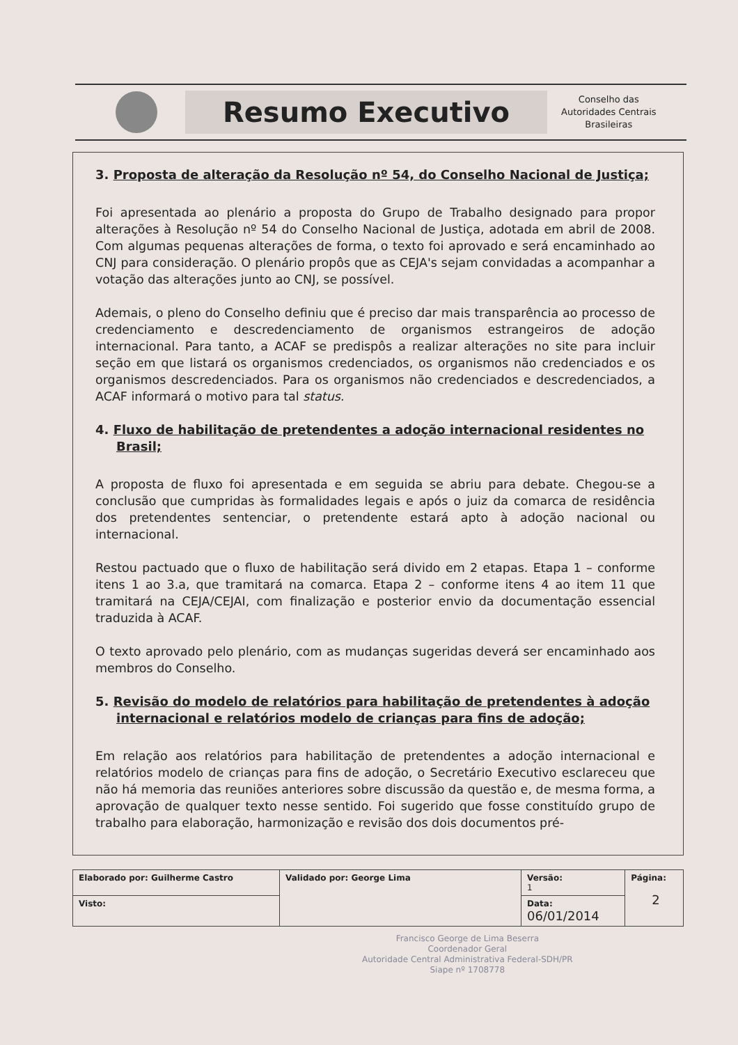Resumo Executivo
Conselho das
Autoridades Centrais
Brasileiras
3. Proposta de alteração da Resolução nº 54, do Conselho Nacional de Justiça;
Foi apresentada ao plenário a proposta do Grupo de Trabalho designado para propor alterações à Resolução nº 54 do Conselho Nacional de Justiça, adotada em abril de 2008. Com algumas pequenas alterações de forma, o texto foi aprovado e será encaminhado ao CNJ para consideração. O plenário propôs que as CEJA's sejam convidadas a acompanhar a votação das alterações junto ao CNJ, se possível.
Ademais, o pleno do Conselho definiu que é preciso dar mais transparência ao processo de credenciamento e descredenciamento de organismos estrangeiros de adoção internacional. Para tanto, a ACAF se predispôs a realizar alterações no site para incluir seção em que listará os organismos credenciados, os organismos não credenciados e os organismos descredenciados. Para os organismos não credenciados e descredenciados, a ACAF informará o motivo para tal status.
4. Fluxo de habilitação de pretendentes a adoção internacional residentes no Brasil;
A proposta de fluxo foi apresentada e em seguida se abriu para debate. Chegou-se a conclusão que cumpridas às formalidades legais e após o juiz da comarca de residência dos pretendentes sentenciar, o pretendente estará apto à adoção nacional ou internacional.
Restou pactuado que o fluxo de habilitação será divido em 2 etapas. Etapa 1 – conforme itens 1 ao 3.a, que tramitará na comarca. Etapa 2 – conforme itens 4 ao item 11 que tramitará na CEJA/CEJAI, com finalização e posterior envio da documentação essencial traduzida à ACAF.
O texto aprovado pelo plenário, com as mudanças sugeridas deverá ser encaminhado aos membros do Conselho.
5. Revisão do modelo de relatórios para habilitação de pretendentes à adoção internacional e relatórios modelo de crianças para fins de adoção;
Em relação aos relatórios para habilitação de pretendentes a adoção internacional e relatórios modelo de crianças para fins de adoção, o Secretário Executivo esclareceu que não há memoria das reuniões anteriores sobre discussão da questão e, de mesma forma, a aprovação de qualquer texto nesse sentido. Foi sugerido que fosse constituído grupo de trabalho para elaboração, harmonização e revisão dos dois documentos pré-
| Elaborado por: Guilherme Castro | Validado por: George Lima | Versão: 1 | Página: 2 |
| Visto: | | Data: 06/01/2014 | |
Francisco George de Lima Beserra
Coordenador Geral
Autoridade Central Administrativa Federal-SDH/PR
Siape nº 1708778